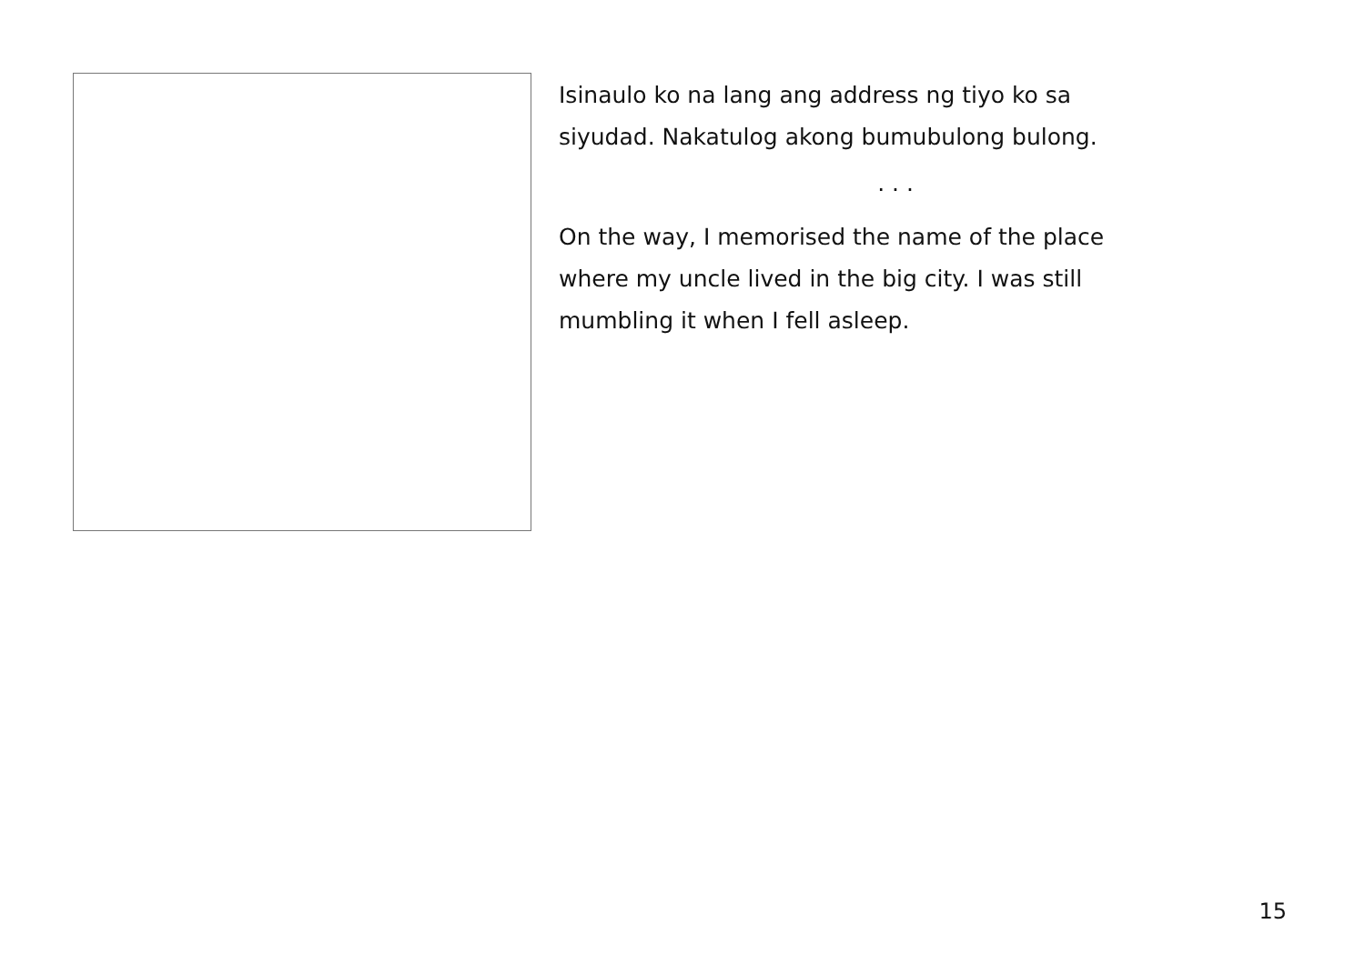Isinaulo ko na lang ang address ng tiyo ko sa
siyudad. Nakatulog akong bumubulong bulong.
. . .
On the way, I memorised the name of the place
where my uncle lived in the big city. I was still
mumbling it when I fell asleep.
15